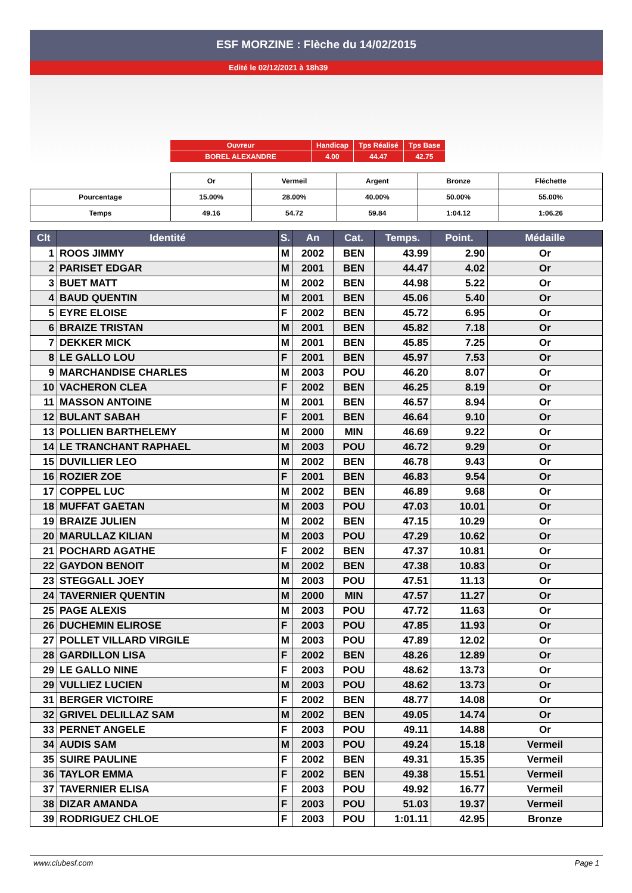ESF MORZINE : Flèche du 14/02/2015
Edité le 02/12/2021 à 18h39
| Ouvreur | Handicap | Tps Réalisé | Tps Base |
| BOREL ALEXANDRE | 4.00 | 44.47 | 42.75 |
| | Or | Vermeil | Argent | Bronze | Fléchette |
| Pourcentage | 15.00% | 28.00% | 40.00% | 50.00% | 55.00% |
| Temps | 49.16 | 54.72 | 59.84 | 1:04.12 | 1:06.26 |
| Clt | Identité | S. | An | Cat. | Temps. | Point. | Médaille |
| --- | --- | --- | --- | --- | --- | --- | --- |
| 1 | ROOS JIMMY | M | 2002 | BEN | 43.99 | 2.90 | Or |
| 2 | PARISET EDGAR | M | 2001 | BEN | 44.47 | 4.02 | Or |
| 3 | BUET MATT | M | 2002 | BEN | 44.98 | 5.22 | Or |
| 4 | BAUD QUENTIN | M | 2001 | BEN | 45.06 | 5.40 | Or |
| 5 | EYRE ELOISE | F | 2002 | BEN | 45.72 | 6.95 | Or |
| 6 | BRAIZE TRISTAN | M | 2001 | BEN | 45.82 | 7.18 | Or |
| 7 | DEKKER MICK | M | 2001 | BEN | 45.85 | 7.25 | Or |
| 8 | LE GALLO LOU | F | 2001 | BEN | 45.97 | 7.53 | Or |
| 9 | MARCHANDISE CHARLES | M | 2003 | POU | 46.20 | 8.07 | Or |
| 10 | VACHERON CLEA | F | 2002 | BEN | 46.25 | 8.19 | Or |
| 11 | MASSON ANTOINE | M | 2001 | BEN | 46.57 | 8.94 | Or |
| 12 | BULANT SABAH | F | 2001 | BEN | 46.64 | 9.10 | Or |
| 13 | POLLIEN BARTHELEMY | M | 2000 | MIN | 46.69 | 9.22 | Or |
| 14 | LE TRANCHANT RAPHAEL | M | 2003 | POU | 46.72 | 9.29 | Or |
| 15 | DUVILLIER LEO | M | 2002 | BEN | 46.78 | 9.43 | Or |
| 16 | ROZIER ZOE | F | 2001 | BEN | 46.83 | 9.54 | Or |
| 17 | COPPEL LUC | M | 2002 | BEN | 46.89 | 9.68 | Or |
| 18 | MUFFAT GAETAN | M | 2003 | POU | 47.03 | 10.01 | Or |
| 19 | BRAIZE JULIEN | M | 2002 | BEN | 47.15 | 10.29 | Or |
| 20 | MARULLAZ KILIAN | M | 2003 | POU | 47.29 | 10.62 | Or |
| 21 | POCHARD AGATHE | F | 2002 | BEN | 47.37 | 10.81 | Or |
| 22 | GAYDON BENOIT | M | 2002 | BEN | 47.38 | 10.83 | Or |
| 23 | STEGGALL JOEY | M | 2003 | POU | 47.51 | 11.13 | Or |
| 24 | TAVERNIER QUENTIN | M | 2000 | MIN | 47.57 | 11.27 | Or |
| 25 | PAGE ALEXIS | M | 2003 | POU | 47.72 | 11.63 | Or |
| 26 | DUCHEMIN ELIROSE | F | 2003 | POU | 47.85 | 11.93 | Or |
| 27 | POLLET VILLARD VIRGILE | M | 2003 | POU | 47.89 | 12.02 | Or |
| 28 | GARDILLON LISA | F | 2002 | BEN | 48.26 | 12.89 | Or |
| 29 | LE GALLO NINE | F | 2003 | POU | 48.62 | 13.73 | Or |
| 29 | VULLIEZ LUCIEN | M | 2003 | POU | 48.62 | 13.73 | Or |
| 31 | BERGER VICTOIRE | F | 2002 | BEN | 48.77 | 14.08 | Or |
| 32 | GRIVEL DELILLAZ SAM | M | 2002 | BEN | 49.05 | 14.74 | Or |
| 33 | PERNET ANGELE | F | 2003 | POU | 49.11 | 14.88 | Or |
| 34 | AUDIS SAM | M | 2003 | POU | 49.24 | 15.18 | Vermeil |
| 35 | SUIRE PAULINE | F | 2002 | BEN | 49.31 | 15.35 | Vermeil |
| 36 | TAYLOR EMMA | F | 2002 | BEN | 49.38 | 15.51 | Vermeil |
| 37 | TAVERNIER ELISA | F | 2003 | POU | 49.92 | 16.77 | Vermeil |
| 38 | DIZAR AMANDA | F | 2003 | POU | 51.03 | 19.37 | Vermeil |
| 39 | RODRIGUEZ CHLOE | F | 2003 | POU | 1:01.11 | 42.95 | Bronze |
www.clubesf.com Page 1